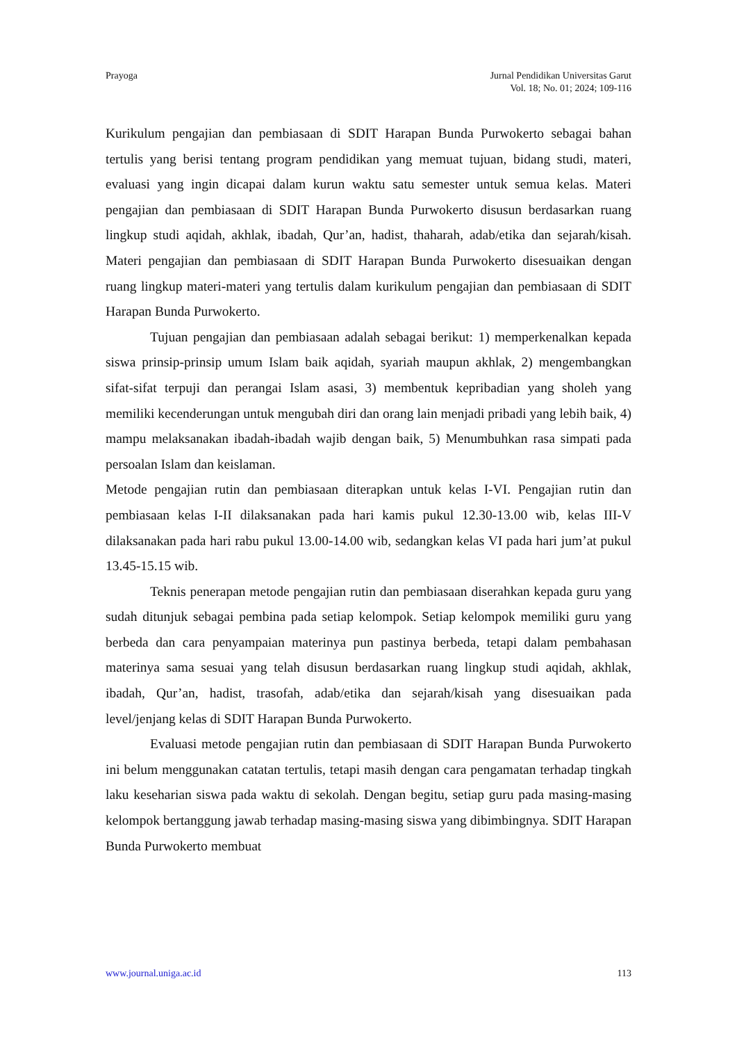Prayoga Jurnal Pendidikan Universitas Garut
Vol. 18; No. 01; 2024; 109-116
Kurikulum pengajian dan pembiasaan di SDIT Harapan Bunda Purwokerto sebagai bahan tertulis yang berisi tentang program pendidikan yang memuat tujuan, bidang studi, materi, evaluasi yang ingin dicapai dalam kurun waktu satu semester untuk semua kelas. Materi pengajian dan pembiasaan di SDIT Harapan Bunda Purwokerto disusun berdasarkan ruang lingkup studi aqidah, akhlak, ibadah, Qur’an, hadist, thaharah, adab/etika dan sejarah/kisah. Materi pengajian dan pembiasaan di SDIT Harapan Bunda Purwokerto disesuaikan dengan ruang lingkup materi-materi yang tertulis dalam kurikulum pengajian dan pembiasaan di SDIT Harapan Bunda Purwokerto.
Tujuan pengajian dan pembiasaan adalah sebagai berikut: 1) memperkenalkan kepada siswa prinsip-prinsip umum Islam baik aqidah, syariah maupun akhlak, 2) mengembangkan sifat-sifat terpuji dan perangai Islam asasi, 3) membentuk kepribadian yang sholeh yang memiliki kecenderungan untuk mengubah diri dan orang lain menjadi pribadi yang lebih baik, 4) mampu melaksanakan ibadah-ibadah wajib dengan baik, 5) Menumbuhkan rasa simpati pada persoalan Islam dan keislaman.
Metode pengajian rutin dan pembiasaan diterapkan untuk kelas I-VI. Pengajian rutin dan pembiasaan kelas I-II dilaksanakan pada hari kamis pukul 12.30-13.00 wib, kelas III-V dilaksanakan pada hari rabu pukul 13.00-14.00 wib, sedangkan kelas VI pada hari jum’at pukul 13.45-15.15 wib.
Teknis penerapan metode pengajian rutin dan pembiasaan diserahkan kepada guru yang sudah ditunjuk sebagai pembina pada setiap kelompok. Setiap kelompok memiliki guru yang berbeda dan cara penyampaian materinya pun pastinya berbeda, tetapi dalam pembahasan materinya sama sesuai yang telah disusun berdasarkan ruang lingkup studi aqidah, akhlak, ibadah, Qur’an, hadist, trasofah, adab/etika dan sejarah/kisah yang disesuaikan pada level/jenjang kelas di SDIT Harapan Bunda Purwokerto.
Evaluasi metode pengajian rutin dan pembiasaan di SDIT Harapan Bunda Purwokerto ini belum menggunakan catatan tertulis, tetapi masih dengan cara pengamatan terhadap tingkah laku keseharian siswa pada waktu di sekolah. Dengan begitu, setiap guru pada masing-masing kelompok bertanggung jawab terhadap masing-masing siswa yang dibimbingnya. SDIT Harapan Bunda Purwokerto membuat
www.journal.uniga.ac.id 113